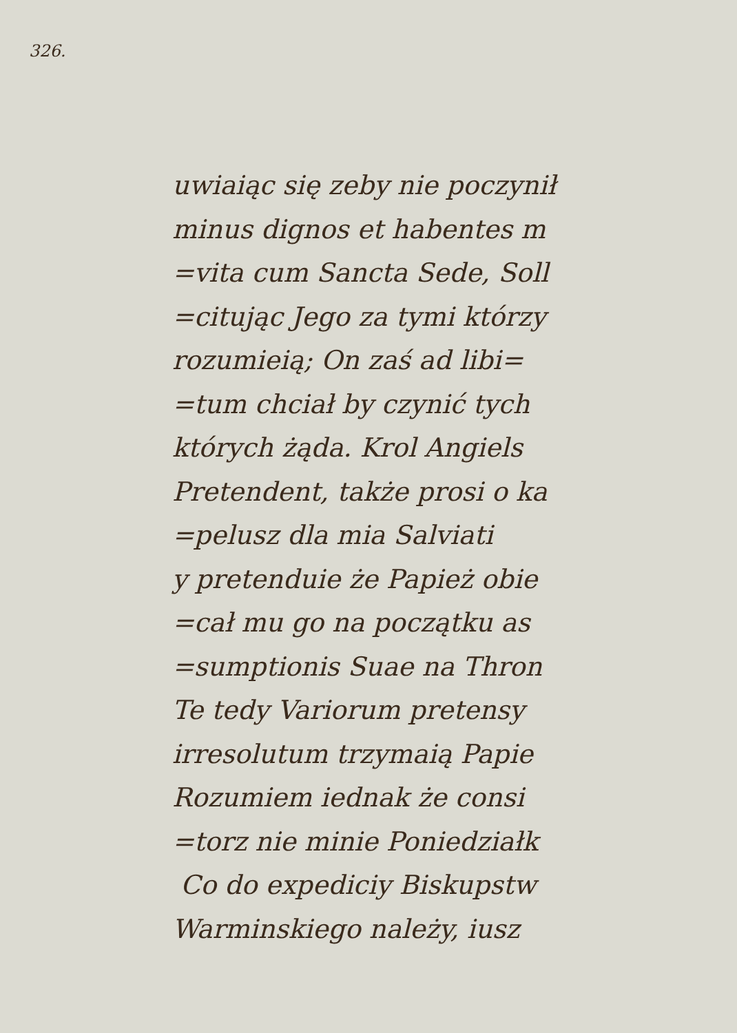326.
uwiaiąc się zeby nie poczynił
minus dignos et habentes m
=vita cum Sancta Sede, Soll
=citując Jego za tymi którzy
rozumieią; On zaś ad libi=
=tum chciał by czynić tych
których żąda. Krol Angiels
Pretendent, także prosi o ka
=pelusz dla mia Salviati
y pretenduie że Papież obie
=cał mu go na początku as
=sumptionis Suae na Thron
Te tedy Variorum pretensy
irresolutum trzymaią Papie
Rozumiem iednak że consi
=torz nie minie Poniedziałk
Co do expediciy Biskupstw
Warminskiego należy, iusz